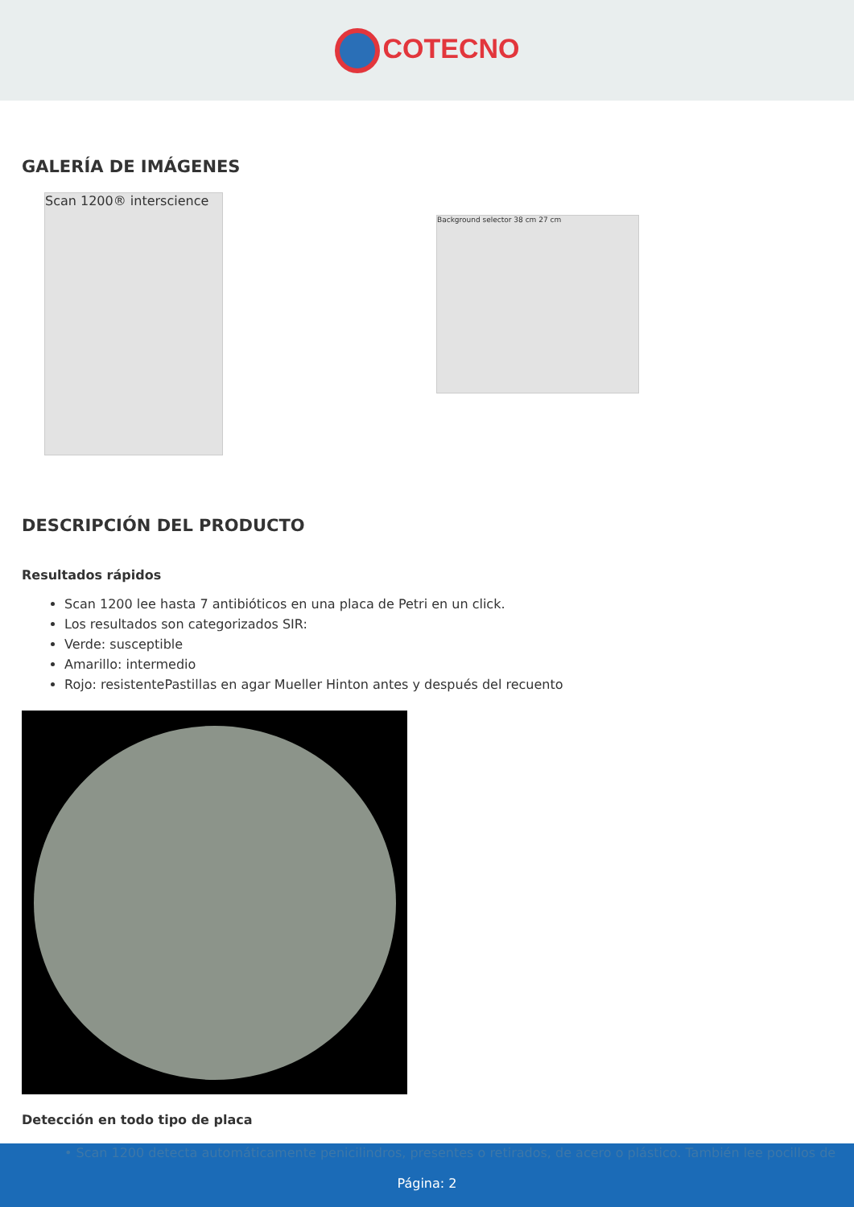COTECNO
GALERÍA DE IMÁGENES
Scan 1200® interscience
Background selector 38 cm 27 cm
DESCRIPCIÓN DEL PRODUCTO
Resultados rápidos
Scan 1200 lee hasta 7 antibióticos en una placa de Petri en un click.
Los resultados son categorizados SIR:
Verde: susceptible
Amarillo: intermedio
Rojo: resistentePastillas en agar Mueller Hinton antes y después del recuento
Detección en todo tipo de placa
• Scan 1200 detecta automáticamente penicilindros, presentes o retirados, de acero o plástico. También lee pocillos de
Página: 2